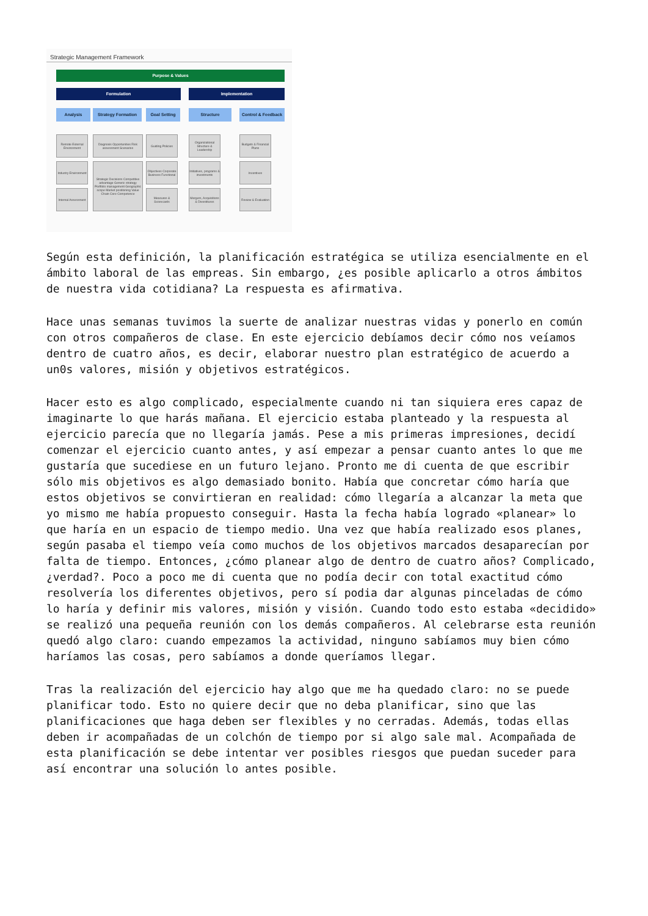Strategic Management Framework
Purpose & Values
Formulation Implementation
Analysis Strategy Formation Goal Setting Structure
Control & Feedback
Remote External Environment
Industry Environment
Internal Assessment
Diagnosis Opportunities Risk assessment Scenarios
Strategic Decisions Competitive advantage Generic strategy Portfolio management Geographic scope Market positioning Value Chain Core Competence
Guiding Policies
Objectives Corporate Business Functional
Measures & Scorecards
Organizational Structure & Leadership
Initiatives, programs & investments
Mergers, Acquisitions & Divestitures
Budgets & Financial Plans
Incentives
Review & Evaluation
Según esta definición, la planificación estratégica se utiliza esencialmente en el ámbito laboral de las empreas. Sin embargo, ¿es posible aplicarlo a otros ámbitos de nuestra vida cotidiana? La respuesta es afirmativa.
Hace unas semanas tuvimos la suerte de analizar nuestras vidas y ponerlo en común con otros compañeros de clase. En este ejercicio debíamos decir cómo nos veíamos dentro de cuatro años, es decir, elaborar nuestro plan estratégico de acuerdo a un0s valores, misión y objetivos estratégicos.
Hacer esto es algo complicado, especialmente cuando ni tan siquiera eres capaz de imaginarte lo que harás mañana. El ejercicio estaba planteado y la respuesta al ejercicio parecía que no llegaría jamás. Pese a mis primeras impresiones, decidí comenzar el ejercicio cuanto antes, y así empezar a pensar cuanto antes lo que me gustaría que sucediese en un futuro lejano. Pronto me di cuenta de que escribir sólo mis objetivos es algo demasiado bonito. Había que concretar cómo haría que estos objetivos se convirtieran en realidad: cómo llegaría a alcanzar la meta que yo mismo me había propuesto conseguir. Hasta la fecha había logrado «planear» lo que haría en un espacio de tiempo medio. Una vez que había realizado esos planes, según pasaba el tiempo veía como muchos de los objetivos marcados desaparecían por falta de tiempo. Entonces, ¿cómo planear algo de dentro de cuatro años? Complicado, ¿verdad?. Poco a poco me di cuenta que no podía decir con total exactitud cómo resolvería los diferentes objetivos, pero sí podia dar algunas pinceladas de cómo lo haría y definir mis valores, misión y visión. Cuando todo esto estaba «decidido» se realizó una pequeña reunión con los demás compañeros. Al celebrarse esta reunión quedó algo claro: cuando empezamos la actividad, ninguno sabíamos muy bien cómo haríamos las cosas, pero sabíamos a donde queríamos llegar.
Tras la realización del ejercicio hay algo que me ha quedado claro: no se puede planificar todo. Esto no quiere decir que no deba planificar, sino que las planificaciones que haga deben ser flexibles y no cerradas. Además, todas ellas deben ir acompañadas de un colchón de tiempo por si algo sale mal. Acompañada de esta planificación se debe intentar ver posibles riesgos que puedan suceder para así encontrar una solución lo antes posible.